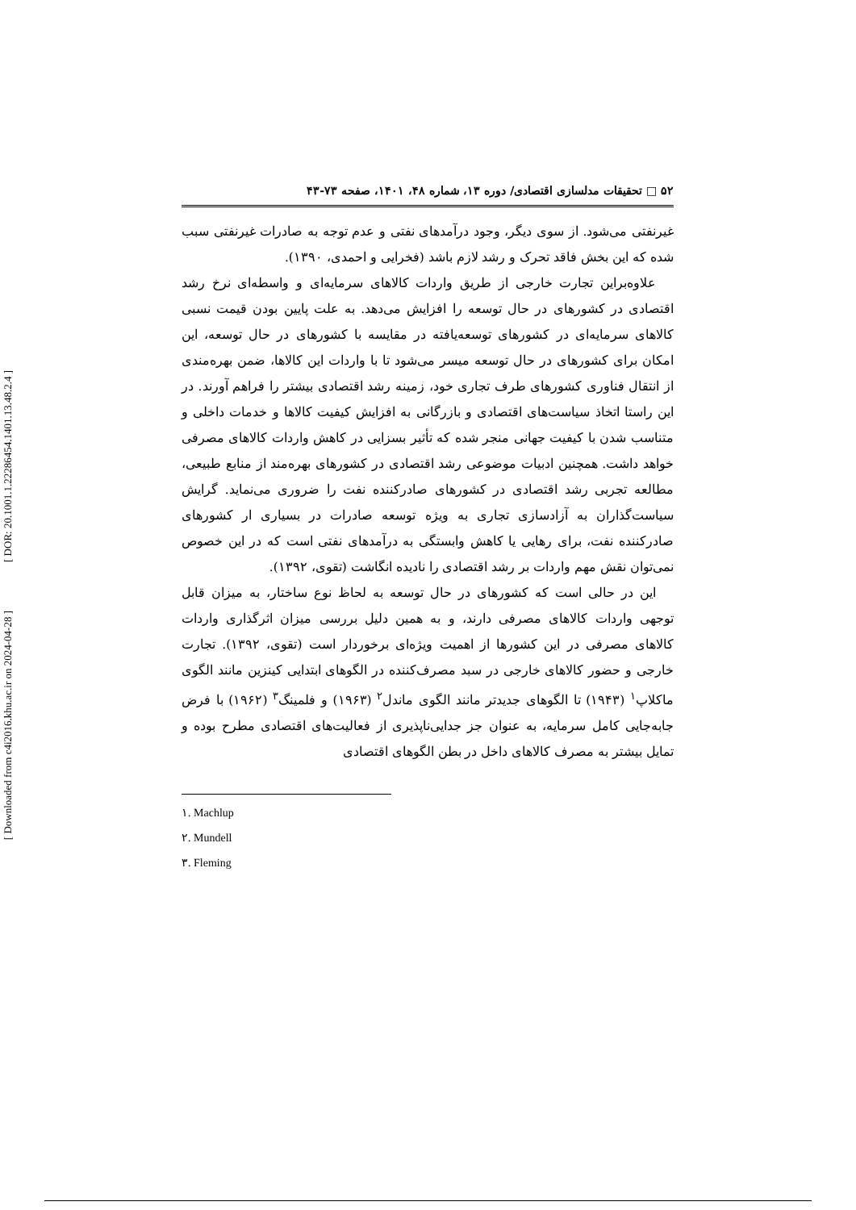[ DOR: 20.1001.1.22286454.1401.13.48.2.4 ]
[ Downloaded from c4i2016.khu.ac.ir on 2024-04-28 ]
۵۲ □ تحقیقات مدلسازی اقتصادی/ دوره ۱۳، شماره ۴۸، ۱۴۰۱، صفحه ۷۳-۴۳
غیرنفتی می‌شود. از سوی دیگر، وجود درآمدهای نفتی و عدم توجه به صادرات غیرنفتی سبب شده که این بخش فاقد تحرک و رشد لازم باشد (فخرایی و احمدی، ۱۳۹۰).
علاوه‌براین تجارت خارجی از طریق واردات کالاهای سرمایه‌ای و واسطه‌ای نرخ رشد اقتصادی در کشورهای در حال توسعه را افزایش می‌دهد. به علت پایین بودن قیمت نسبی کالاهای سرمایه‌ای در کشورهای توسعه‌یافته در مقایسه با کشورهای در حال توسعه، این امکان برای کشورهای در حال توسعه میسر می‌شود تا با واردات این کالاها، ضمن بهره‌مندی از انتقال فناوری کشورهای طرف تجاری خود، زمینه رشد اقتصادی بیشتر را فراهم آورند. در این راستا اتخاذ سیاست‌های اقتصادی و بازرگانی به افزایش کیفیت کالاها و خدمات داخلی و متناسب شدن با کیفیت جهانی منجر شده که تأثیر بسزایی در کاهش واردات کالاهای مصرفی خواهد داشت. همچنین ادبیات موضوعی رشد اقتصادی در کشورهای بهره‌مند از منابع طبیعی، مطالعه تجربی رشد اقتصادی در کشورهای صادرکننده نفت را ضروری می‌نماید. گرایش سیاست‌گذاران به آزادسازی تجاری به ویژه توسعه صادرات در بسیاری ار کشورهای صادرکننده نفت، برای رهایی یا کاهش وابستگی به درآمدهای نفتی است که در این خصوص نمی‌توان نقش مهم واردات بر رشد اقتصادی را نادیده انگاشت (تقوی، ۱۳۹۲).
این در حالی است که کشورهای در حال توسعه به لحاظ نوع ساختار، به میزان قابل توجهی واردات کالاهای مصرفی دارند، و به همین دلیل بررسی میزان اثرگذاری واردات کالاهای مصرفی در این کشورها از اهمیت ویژه‌ای برخوردار است (تقوی، ۱۳۹۲). تجارت خارجی و حضور کالاهای خارجی در سبد مصرف‌کننده در الگوهای ابتدایی کینزین مانند الگوی ماکلاپ<sup>۱</sup> (۱۹۴۳) تا الگوهای جدیدتر مانند الگوی ماندل<sup>۲</sup> (۱۹۶۳) و فلمینگ<sup>۳</sup> (۱۹۶۲) با فرض جابه‌جایی کامل سرمایه، به عنوان جز جدایی‌ناپذیری از فعالیت‌های اقتصادی مطرح بوده و تمایل بیشتر به مصرف کالاهای داخل در بطن الگوهای اقتصادی
۱. Machlup
۲. Mundell
۳. Fleming